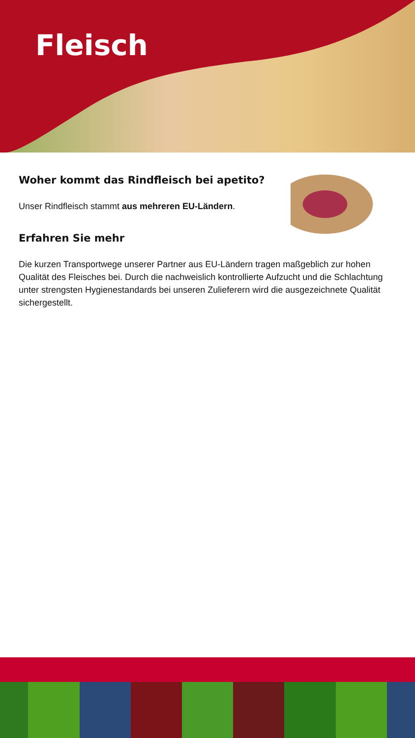Fleisch
Woher kommt das Rindfleisch bei apetito?
Unser Rindfleisch stammt aus mehreren EU-Ländern.
Erfahren Sie mehr
Die kurzen Transportwege unserer Partner aus EU-Ländern tragen maßgeblich zur hohen Qualität des Fleisches bei. Durch die nachweislich kontrollierte Aufzucht und die Schlachtung unter strengsten Hygienestandards bei unseren Zulieferern wird die ausgezeichnete Qualität sichergestellt.